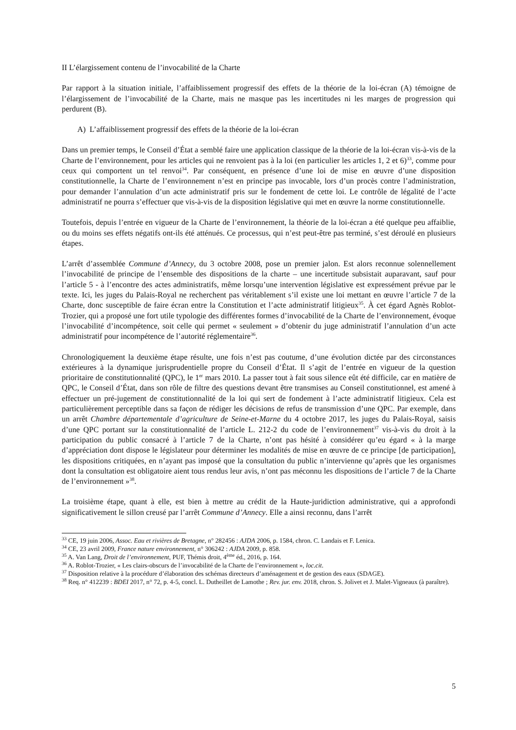II L’élargissement contenu de l’invocabilité de la Charte
Par rapport à la situation initiale, l’affaiblissement progressif des effets de la théorie de la loi-écran (A) témoigne de l’élargissement de l’invocabilité de la Charte, mais ne masque pas les incertitudes ni les marges de progression qui perdurent (B).
A) L’affaiblissement progressif des effets de la théorie de la loi-écran
Dans un premier temps, le Conseil d’État a semblé faire une application classique de la théorie de la loi-écran vis-à-vis de la Charte de l’environnement, pour les articles qui ne renvoient pas à la loi (en particulier les articles 1, 2 et 6)<sup>33</sup>, comme pour ceux qui comportent un tel renvoi<sup>34</sup>. Par conséquent, en présence d’une loi de mise en œuvre d’une disposition constitutionnelle, la Charte de l’environnement n’est en principe pas invocable, lors d’un procès contre l’administration, pour demander l’annulation d’un acte administratif pris sur le fondement de cette loi. Le contrôle de légalité de l’acte administratif ne pourra s’effectuer que vis-à-vis de la disposition législative qui met en œuvre la norme constitutionnelle.
Toutefois, depuis l’entrée en vigueur de la Charte de l’environnement, la théorie de la loi-écran a été quelque peu affaiblie, ou du moins ses effets négatifs ont-ils été atténués. Ce processus, qui n’est peut-être pas terminé, s’est déroulé en plusieurs étapes.
L’arrêt d’assemblée Commune d’Annecy, du 3 octobre 2008, pose un premier jalon. Est alors reconnue solennellement l’invocabilité de principe de l’ensemble des dispositions de la charte – une incertitude subsistait auparavant, sauf pour l’article 5 - à l’encontre des actes administratifs, même lorsqu’une intervention législative est expressément prévue par le texte. Ici, les juges du Palais-Royal ne recherchent pas véritablement s’il existe une loi mettant en œuvre l’article 7 de la Charte, donc susceptible de faire écran entre la Constitution et l’acte administratif litigieux<sup>35</sup>. À cet égard Agnès Roblot-Trozier, qui a proposé une fort utile typologie des différentes formes d’invocabilité de la Charte de l’environnement, évoque l’invocabilité d’incompétence, soit celle qui permet « seulement » d’obtenir du juge administratif l’annulation d’un acte administratif pour incompétence de l’autorité réglementaire<sup>36</sup>.
Chronologiquement la deuxième étape résulte, une fois n’est pas coutume, d’une évolution dictée par des circonstances extérieures à la dynamique jurisprudentielle propre du Conseil d’État. Il s’agit de l’entrée en vigueur de la question prioritaire de constitutionnalité (QPC), le 1<sup>er</sup> mars 2010. La passer tout à fait sous silence eût été difficile, car en matière de QPC, le Conseil d’État, dans son rôle de filtre des questions devant être transmises au Conseil constitutionnel, est amené à effectuer un pré-jugement de constitutionnalité de la loi qui sert de fondement à l’acte administratif litigieux. Cela est particulièrement perceptible dans sa façon de rédiger les décisions de refus de transmission d’une QPC. Par exemple, dans un arrêt Chambre départementale d’agriculture de Seine-et-Marne du 4 octobre 2017, les juges du Palais-Royal, saisis d’une QPC portant sur la constitutionnalité de l’article L. 212-2 du code de l’environnement<sup>37</sup> vis-à-vis du droit à la participation du public consacré à l’article 7 de la Charte, n’ont pas hésité à considérer qu’eu égard « à la marge d’appréciation dont dispose le législateur pour déterminer les modalités de mise en œuvre de ce principe [de participation], les dispositions critiquées, en n’ayant pas imposé que la consultation du public n’intervienne qu’après que les organismes dont la consultation est obligatoire aient tous rendus leur avis, n’ont pas méconnu les dispositions de l’article 7 de la Charte de l’environnement »<sup>38</sup>.
La troisième étape, quant à elle, est bien à mettre au crédit de la Haute-juridiction administrative, qui a approfondi significativement le sillon creusé par l’arrêt Commune d’Annecy. Elle a ainsi reconnu, dans l’arrêt
<sup>33</sup> CE, 19 juin 2006, Assoc. Eau et rivières de Bretagne, n° 282456 : AJDA 2006, p. 1584, chron. C. Landais et F. Lenica.
<sup>34</sup> CE, 23 avril 2009, France nature environnement, n° 306242 : AJDA 2009, p. 858.
<sup>35</sup> A. Van Lang, Droit de l’environnement, PUF, Thémis droit, 4<sup>ème</sup> éd., 2016, p. 164.
<sup>36</sup> A. Roblot-Trozier, « Les clairs-obscurs de l’invocabilité de la Charte de l’environnement », loc.cit.
<sup>37</sup> Disposition relative à la procédure d’élaboration des schémas directeurs d’aménagement et de gestion des eaux (SDAGE).
<sup>38</sup> Req. n° 412239 : BDEI 2017, n° 72, p. 4-5, concl. L. Dutheillet de Lamothe ; Rev. jur. env. 2018, chron. S. Jolivet et J. Malet-Vigneaux (à paraître).
5